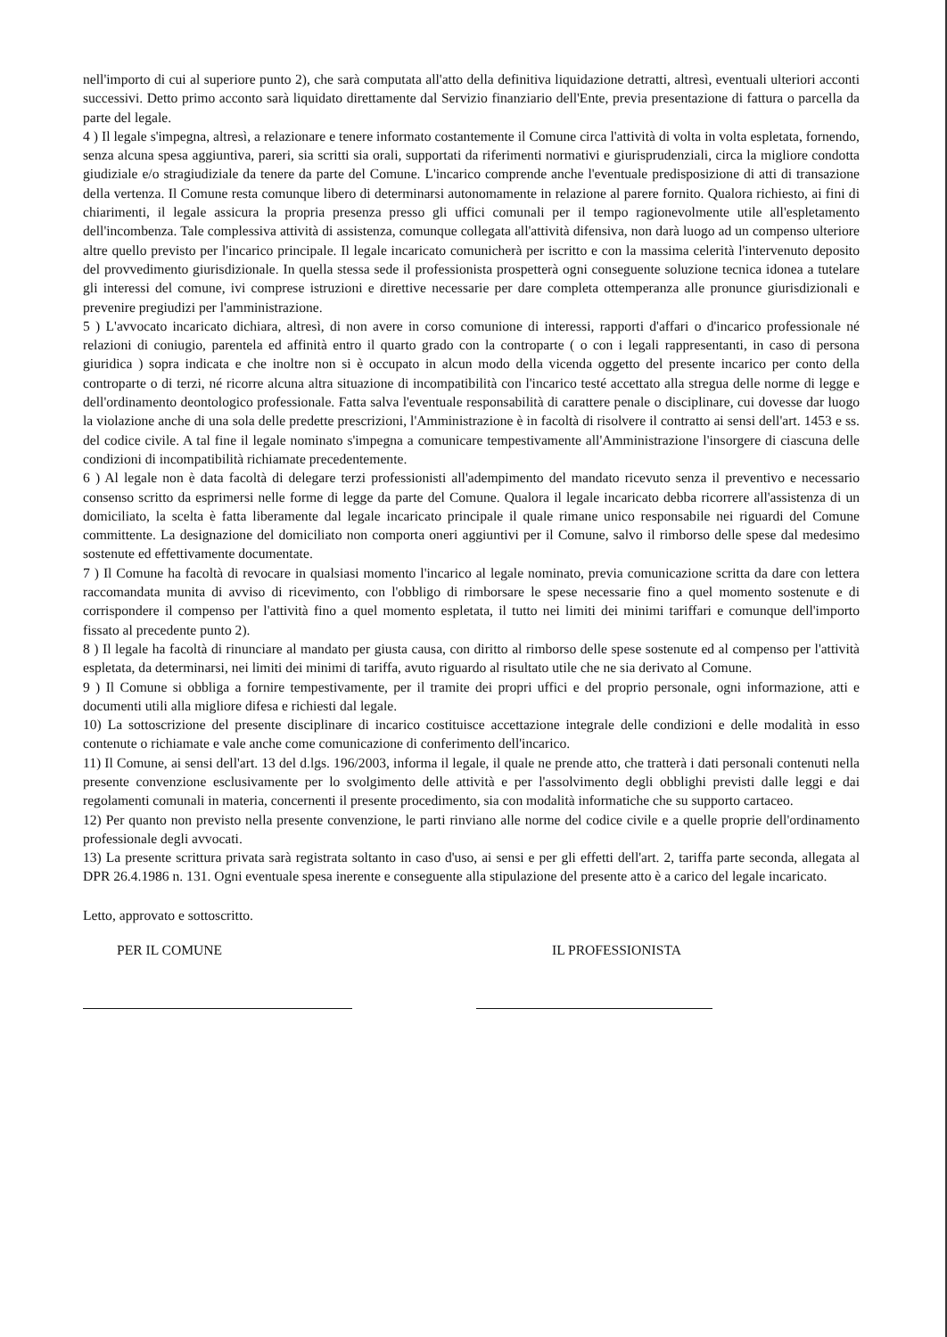nell'importo di cui al superiore punto 2), che sarà computata all'atto della definitiva liquidazione detratti, altresì, eventuali ulteriori acconti successivi. Detto primo acconto sarà liquidato direttamente dal Servizio finanziario dell'Ente, previa presentazione di fattura o parcella da parte del legale.
4 ) Il legale s'impegna, altresì, a relazionare e tenere informato costantemente il Comune circa l'attività di volta in volta espletata, fornendo, senza alcuna spesa aggiuntiva, pareri, sia scritti sia orali, supportati da riferimenti normativi e giurisprudenziali, circa la migliore condotta giudiziale e/o stragiudiziale da tenere da parte del Comune. L'incarico comprende anche l'eventuale predisposizione di atti di transazione della vertenza. Il Comune resta comunque libero di determinarsi autonomamente in relazione al parere fornito. Qualora richiesto, ai fini di chiarimenti, il legale assicura la propria presenza presso gli uffici comunali per il tempo ragionevolmente utile all'espletamento dell'incombenza. Tale complessiva attività di assistenza, comunque collegata all'attività difensiva, non darà luogo ad un compenso ulteriore altre quello previsto per l'incarico principale. Il legale incaricato comunicherà per iscritto e con la massima celerità l'intervenuto deposito del provvedimento giurisdizionale. In quella stessa sede il professionista prospetterà ogni conseguente soluzione tecnica idonea a tutelare gli interessi del comune, ivi comprese istruzioni e direttive necessarie per dare completa ottemperanza alle pronunce giurisdizionali e prevenire pregiudizi per l'amministrazione.
5 ) L'avvocato incaricato dichiara, altresì, di non avere in corso comunione di interessi, rapporti d'affari o d'incarico professionale né relazioni di coniugio, parentela ed affinità entro il quarto grado con la controparte ( o con i legali rappresentanti, in caso di persona giuridica ) sopra indicata e che inoltre non si è occupato in alcun modo della vicenda oggetto del presente incarico per conto della controparte o di terzi, né ricorre alcuna altra situazione di incompatibilità con l'incarico testé accettato alla stregua delle norme di legge e dell'ordinamento deontologico professionale. Fatta salva l'eventuale responsabilità di carattere penale o disciplinare, cui dovesse dar luogo la violazione anche di una sola delle predette prescrizioni, l'Amministrazione è in facoltà di risolvere il contratto ai sensi dell'art. 1453 e ss. del codice civile. A tal fine il legale nominato s'impegna a comunicare tempestivamente all'Amministrazione l'insorgere di ciascuna delle condizioni di incompatibilità richiamate precedentemente.
6 ) Al legale non è data facoltà di delegare terzi professionisti all'adempimento del mandato ricevuto senza il preventivo e necessario consenso scritto da esprimersi nelle forme di legge da parte del Comune. Qualora il legale incaricato debba ricorrere all'assistenza di un domiciliato, la scelta è fatta liberamente dal legale incaricato principale il quale rimane unico responsabile nei riguardi del Comune committente. La designazione del domiciliato non comporta oneri aggiuntivi per il Comune, salvo il rimborso delle spese dal medesimo sostenute ed effettivamente documentate.
7 ) Il Comune ha facoltà di revocare in qualsiasi momento l'incarico al legale nominato, previa comunicazione scritta da dare con lettera raccomandata munita di avviso di ricevimento, con l'obbligo di rimborsare le spese necessarie fino a quel momento sostenute e di corrispondere il compenso per l'attività fino a quel momento espletata, il tutto nei limiti dei minimi tariffari e comunque dell'importo fissato al precedente punto 2).
8 ) Il legale ha facoltà di rinunciare al mandato per giusta causa, con diritto al rimborso delle spese sostenute ed al compenso per l'attività espletata, da determinarsi, nei limiti dei minimi di tariffa, avuto riguardo al risultato utile che ne sia derivato al Comune.
9 ) Il Comune si obbliga a fornire tempestivamente, per il tramite dei propri uffici e del proprio personale, ogni informazione, atti e documenti utili alla migliore difesa e richiesti dal legale.
10) La sottoscrizione del presente disciplinare di incarico costituisce accettazione integrale delle condizioni e delle modalità in esso contenute o richiamate e vale anche come comunicazione di conferimento dell'incarico.
11) Il Comune, ai sensi dell'art. 13 del d.lgs. 196/2003, informa il legale, il quale ne prende atto, che tratterà i dati personali contenuti nella presente convenzione esclusivamente per lo svolgimento delle attività e per l'assolvimento degli obblighi previsti dalle leggi e dai regolamenti comunali in materia, concernenti il presente procedimento, sia con modalità informatiche che su supporto cartaceo.
12) Per quanto non previsto nella presente convenzione, le parti rinviano alle norme del codice civile e a quelle proprie dell'ordinamento professionale degli avvocati.
13) La presente scrittura privata sarà registrata soltanto in caso d'uso, ai sensi e per gli effetti dell'art. 2, tariffa parte seconda, allegata al DPR 26.4.1986 n. 131. Ogni eventuale spesa inerente e conseguente alla stipulazione del presente atto è a carico del legale incaricato.
Letto, approvato e sottoscritto.
PER IL COMUNE IL PROFESSIONISTA